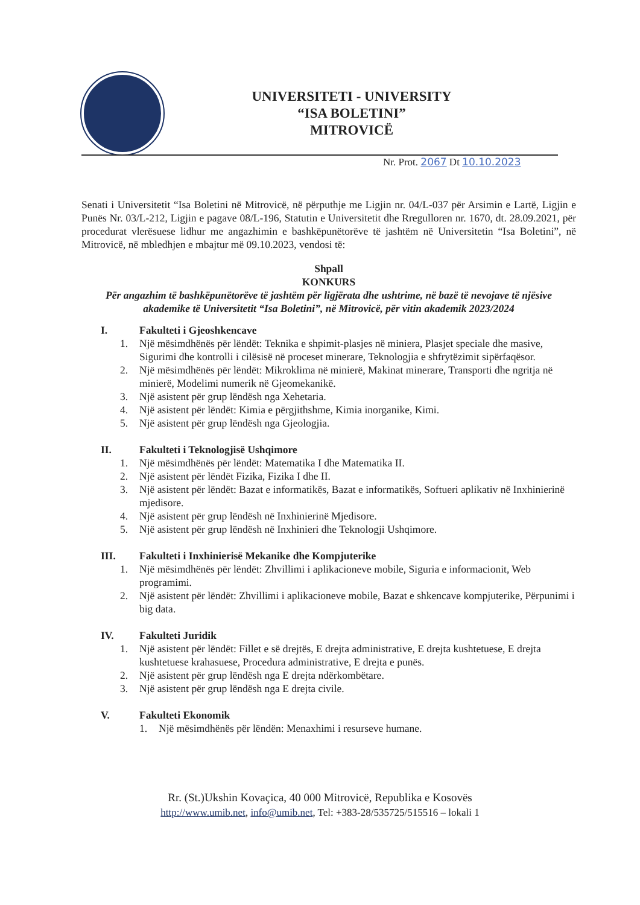UNIVERSITETI - UNIVERSITY
“ISA BOLETINI”
MITROVICË
Nr. Prot. 2067 Dt 10.10.2023
Senati i Universitetit “Isa Boletini në Mitrovicë, në përputhje me Ligjin nr. 04/L-037 për Arsimin e Lartë, Ligjin e Punës Nr. 03/L-212, Ligjin e pagave 08/L-196, Statutin e Universitetit dhe Rregulloren nr. 1670, dt. 28.09.2021, për procedurat vlerësuese lidhur me angazhimin e bashkëpunëtorëve të jashtëm në Universitetin “Isa Boletini”, në Mitrovicë, në mbledhjen e mbajtur më 09.10.2023, vendosi të:
Shpall
KONKURS
Për angazhim të bashkëpunëtorëve të jashtëm për ligjërata dhe ushtrime, në bazë të nevojave të njësive akademike të Universitetit “Isa Boletini”, në Mitrovicë, për vitin akademik 2023/2024
I. Fakulteti i Gjeoshkencave
1. Një mësimdhënës për lëndët: Teknika e shpimit-plasjes në miniera, Plasjet speciale dhe masive, Sigurimi dhe kontrolli i cilësisë në proceset minerare, Teknologjia e shfrytëzimit sipërfaqësor.
2. Një mësimdhënës për lëndët: Mikroklima në minierë, Makinat minerare, Transporti dhe ngritja në minierë, Modelimi numerik në Gjeomekanikë.
3. Një asistent për grup lëndësh nga Xehetaria.
4. Një asistent për lëndët: Kimia e përgjithshme, Kimia inorganike, Kimi.
5. Një asistent për grup lëndësh nga Gjeologjia.
II. Fakulteti i Teknologjisë Ushqimore
1. Një mësimdhënës për lëndët: Matematika I dhe Matematika II.
2. Një asistent për lëndët Fizika, Fizika I dhe II.
3. Një asistent për lëndët: Bazat e informatikës, Bazat e informatikës, Softueri aplikativ në Inxhinierinë mjedisore.
4. Një asistent për grup lëndësh në Inxhinierinë Mjedisore.
5. Një asistent për grup lëndësh në Inxhinieri dhe Teknologji Ushqimore.
III. Fakulteti i Inxhinierisë Mekanike dhe Kompjuterike
1. Një mësimdhënës për lëndët: Zhvillimi i aplikacioneve mobile, Siguria e informacionit, Web programimi.
2. Një asistent për lëndët: Zhvillimi i aplikacioneve mobile, Bazat e shkencave kompjuterike, Përpunimi i big data.
IV. Fakulteti Juridik
1. Një asistent për lëndët: Fillet e së drejtës, E drejta administrative, E drejta kushtetuese, E drejta kushtetuese krahasuese, Procedura administrative, E drejta e punës.
2. Një asistent për grup lëndësh nga E drejta ndërkombëtare.
3. Një asistent për grup lëndësh nga E drejta civile.
V. Fakulteti Ekonomik
1. Një mësimdhënës për lëndën: Menaxhimi i resurseve humane.
Rr. (St.)Ukshin Kovaçica, 40 000 Mitrovicë, Republika e Kosovës
http://www.umib.net, info@umib.net, Tel: +383-28/535725/515516 – lokali 1